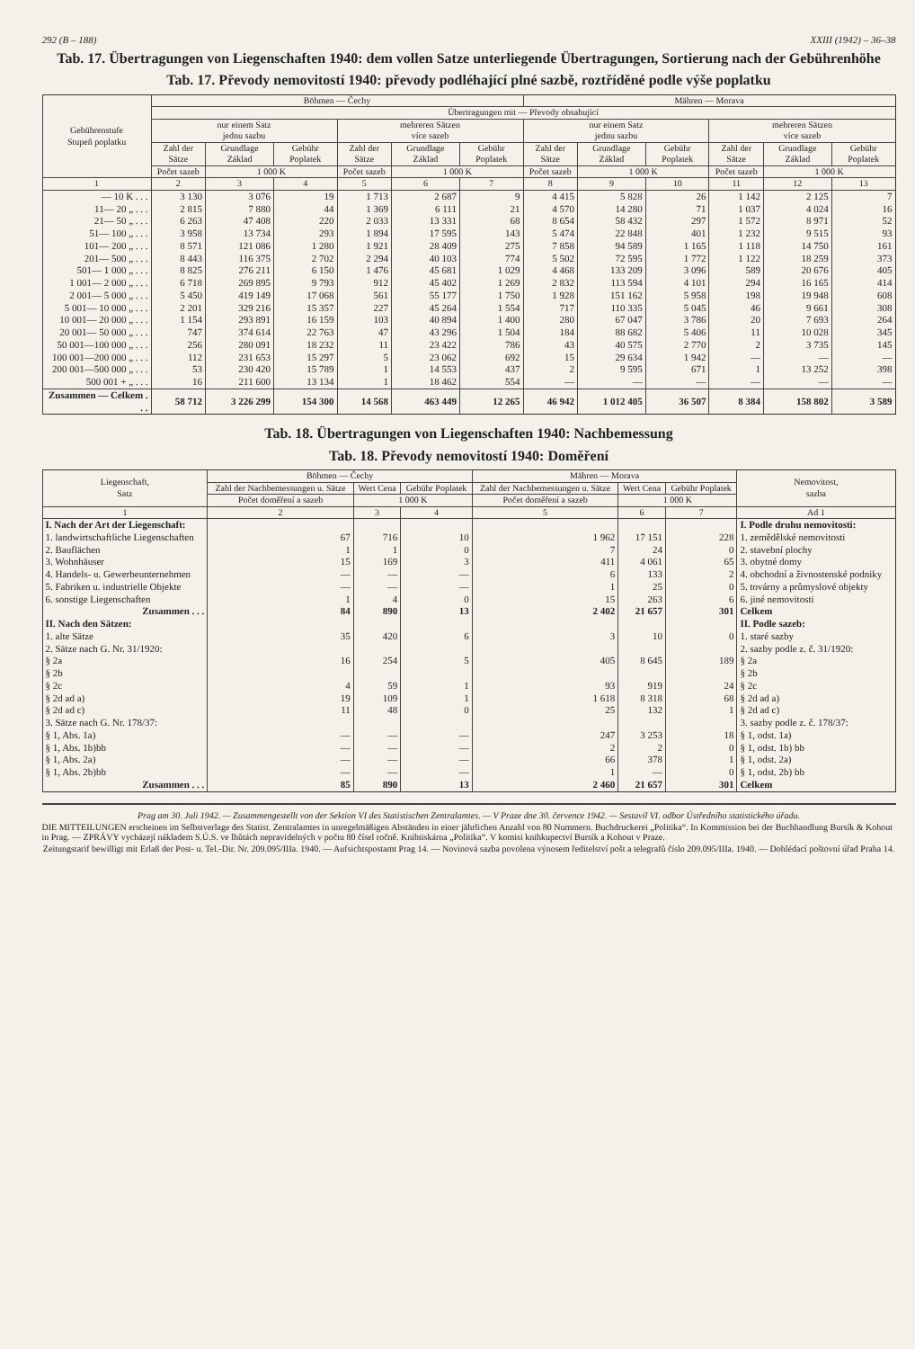292 (B – 188) XXIII (1942) – 36–38
Tab. 17. Übertragungen von Liegenschaften 1940: dem vollen Satze unterliegende Übertragungen, Sortierung nach der Gebührenhöhe
Tab. 17. Převody nemovitostí 1940: převody podléhající plné sazbě, roztříděné podle výše poplatku
| Gebührenstufe Stupeň poplatku | Böhmen — Čechy | | | | | | Mähren — Morava | | | | | |
| --- | --- | --- | --- | --- | --- | --- | --- | --- | --- | --- | --- | --- |
| | Übertragungen mit — Převody obsahující | | | | | | | | | | | |
| | nur einem Satz jednu sazbu | | | mehreren Sätzen více sazeb | | | nur einem Satz jednu sazbu | | | mehreren Sätzen více sazeb | | |
| | Zahl der Sätze | Grundlage Základ | Gebühr Poplatek | Zahl der Sätze | Grundlage Základ | Gebühr Poplatek | Zahl der Sätze | Grundlage Základ | Gebühr Poplatek | Zahl der Sätze | Grundlage Základ | Gebühr Poplatek |
| | Počet sazeb | 1 000 K | | Počet sazeb | 1 000 K | | Počet sazeb | 1 000 K | | Počet sazeb | 1 000 K | |
| 1 | 2 | 3 | 4 | 5 | 6 | 7 | 8 | 9 | 10 | 11 | 12 | 13 |
| — 10 K . . . | 3 130 | 3 076 | 19 | 1 713 | 2 687 | 9 | 4 415 | 5 828 | 26 | 1 142 | 2 125 | 7 |
| 11— 20 „ . . . | 2 815 | 7 880 | 44 | 1 369 | 6 111 | 21 | 4 570 | 14 280 | 71 | 1 037 | 4 024 | 16 |
| 21— 50 „ . . . | 6 263 | 47 408 | 220 | 2 033 | 13 331 | 68 | 8 654 | 58 432 | 297 | 1 572 | 8 971 | 52 |
| 51— 100 „ . . . | 3 958 | 13 734 | 293 | 1 894 | 17 595 | 143 | 5 474 | 22 848 | 401 | 1 232 | 9 515 | 93 |
| 101— 200 „ . . . | 8 571 | 121 086 | 1 280 | 1 921 | 28 409 | 275 | 7 858 | 94 589 | 1 165 | 1 118 | 14 750 | 161 |
| 201— 500 „ . . . | 8 443 | 116 375 | 2 702 | 2 294 | 40 103 | 774 | 5 502 | 72 595 | 1 772 | 1 122 | 18 259 | 373 |
| 501— 1 000 „ . . . | 8 825 | 276 211 | 6 150 | 1 476 | 45 681 | 1 029 | 4 468 | 133 209 | 3 096 | 589 | 20 676 | 405 |
| 1 001— 2 000 „ . . . | 6 718 | 269 895 | 9 793 | 912 | 45 402 | 1 269 | 2 832 | 113 594 | 4 101 | 294 | 16 165 | 414 |
| 2 001— 5 000 „ . . . | 5 450 | 419 149 | 17 068 | 561 | 55 177 | 1 750 | 1 928 | 151 162 | 5 958 | 198 | 19 948 | 608 |
| 5 001— 10 000 „ . . . | 2 201 | 329 216 | 15 357 | 227 | 45 264 | 1 554 | 717 | 110 335 | 5 045 | 46 | 9 661 | 308 |
| 10 001— 20 000 „ . . . | 1 154 | 293 891 | 16 159 | 103 | 40 894 | 1 400 | 280 | 67 047 | 3 786 | 20 | 7 693 | 264 |
| 20 001— 50 000 „ . . . | 747 | 374 614 | 22 763 | 47 | 43 296 | 1 504 | 184 | 88 682 | 5 406 | 11 | 10 028 | 345 |
| 50 001—100 000 „ . . . | 256 | 280 091 | 18 232 | 11 | 23 422 | 786 | 43 | 40 575 | 2 770 | 2 | 3 735 | 145 |
| 100 001—200 000 „ . . . | 112 | 231 653 | 15 297 | 5 | 23 062 | 692 | 15 | 29 634 | 1 942 | — | — | — |
| 200 001—500 000 „ . . . | 53 | 230 420 | 15 789 | 1 | 14 553 | 437 | 2 | 9 595 | 671 | 1 | 13 252 | 398 |
| 500 001 + „ . . . | 16 | 211 600 | 13 134 | 1 | 18 462 | 554 | — | — | — | — | — | — |
| Zusammen — Celkem . . . | 58 712 | 3 226 299 | 154 300 | 14 568 | 463 449 | 12 265 | 46 942 | 1 012 405 | 36 507 | 8 384 | 158 802 | 3 589 |
Tab. 18. Übertragungen von Liegenschaften 1940: Nachbemessung
Tab. 18. Převody nemovitostí 1940: Doměření
| Liegenschaft, Satz | Böhmen — Čechy | | | Mähren — Morava | | | Nemovitost, sazba |
| --- | --- | --- | --- | --- | --- | --- | --- |
| | Zahl der Nachbemessungen u. Sätze | Wert Cena | Gebühr Poplatek | Zahl der Nachbemessungen u. Sätze | Wert Cena | Gebühr Poplatek | |
| | Počet doměření a sazeb | 1 000 K | | Počet doměření a sazeb | 1 000 K | | |
| 1 | 2 | 3 | 4 | 5 | 6 | 7 | Ad 1 |
| I. Nach der Art der Liegenschaft: | | | | | | | I. Podle druhu nemovitosti: |
| 1. landwirtschaftliche Liegenschaften | 67 | 716 | 10 | 1 962 | 17 151 | 228 | 1. zemědělské nemovitosti |
| 2. Bauflächen | 1 | 1 | 0 | 7 | 24 | 0 | 2. stavební plochy |
| 3. Wohnhäuser | 15 | 169 | 3 | 411 | 4 061 | 65 | 3. obytné domy |
| 4. Handels- u. Gewerbeunternehmen | — | — | — | 6 | 133 | 2 | 4. obchodní a živnostenské podniky |
| 5. Fabriken u. industrielle Objekte | — | — | — | 1 | 25 | 0 | 5. továrny a průmyslové objekty |
| 6. sonstige Liegenschaften | 1 | 4 | 0 | 15 | 263 | 6 | 6. jiné nemovitosti |
| Zusammen . . . | 84 | 890 | 13 | 2 402 | 21 657 | 301 | Celkem |
| II. Nach den Sätzen: | | | | | | | II. Podle sazeb: |
| 1. alte Sätze | 35 | 420 | 6 | 3 | 10 | 0 | 1. staré sazby |
| 2. Sätze nach G. Nr. 31/1920: | | | | | | | 2. sazby podle z. č. 31/1920: |
| § 2a | 16 | 254 | 5 | 405 | 8 645 | 189 | § 2a |
| § 2b | | | | | | | § 2b |
| § 2c | 4 | 59 | 1 | 93 | 919 | 24 | § 2c |
| § 2d ad a) | 19 | 109 | 1 | 1 618 | 8 318 | 68 | § 2d ad a) |
| § 2d ad c) | 11 | 48 | 0 | 25 | 132 | 1 | § 2d ad c) |
| 3. Sätze nach G. Nr. 178/37: | | | | | | | 3. sazby podle z. č. 178/37: |
| § 1, Abs. 1a) | — | — | — | 247 | 3 253 | 18 | § 1, odst. 1a) |
| § 1, Abs. 1b)bb | — | — | — | 2 | 2 | 0 | § 1, odst. 1b) bb |
| § 1, Abs. 2a) | — | — | — | 66 | 378 | 1 | § 1, odst. 2a) |
| § 1, Abs. 2b)bb | — | — | — | 1 | — | 0 | § 1, odst. 2b) bb |
| Zusammen . . . | 85 | 890 | 13 | 2 460 | 21 657 | 301 | Celkem |
Prag am 30. Juli 1942. — Zusammengestellt von der Sektion VI des Statistischen Zentralamtes. — V Praze dne 30. července 1942. — Sestavil VI. odbor Ústředního statistického úřadu.
DIE MITTEILUNGEN erscheinen im Selbstverlage des Statist. Zentralamtes in unregelmäßigen Abständen in einer jährlichen Anzahl von 80 Nummern. Buchdruckerei „Politika“. In Kommission bei der Buchhandlung Bursík & Kohout in Prag. — ZPRÁVY vycházejí nákladem S.Ú.S. ve lhůtách nepravidelných v počtu 80 čísel ročně. Knihtiskárna „Politika“. V komisi knihkupectví Bursík a Kohout v Praze.
Zeitungstarif bewilligt mit Erlaß der Post- u. Tel.-Dir. Nr. 209.095/IIIa. 1940. — Aufsichtspostamt Prag 14. — Novinová sazba povolena výnosem ředitelství pošt a telegrafů číslo 209.095/IIIa. 1940. — Dohlédací poštovní úřad Praha 14.